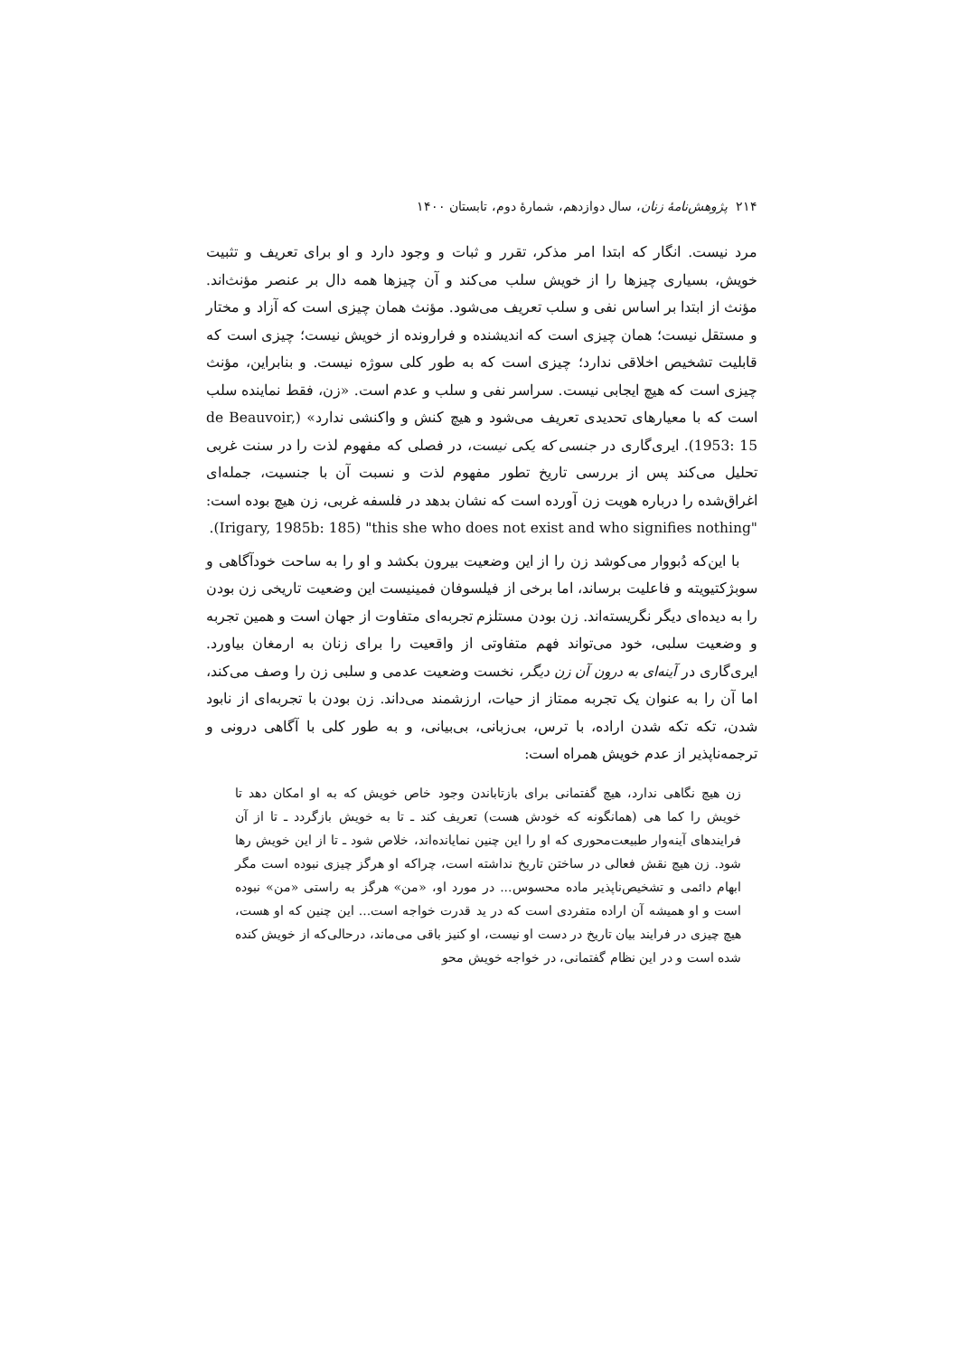۲۱۴ پژوهش‌نامهٔ زنان، سال دوازدهم، شمارهٔ دوم، تابستان ۱۴۰۰
مرد نیست. انگار که ابتدا امر مذکر، تقرر و ثبات و وجود دارد و او برای تعریف و تثبیت خویش، بسیاری چیزها را از خویش سلب می‌کند و آن چیزها همه دال بر عنصر مؤنث‌اند. مؤنث از ابتدا بر اساس نفی و سلب تعریف می‌شود. مؤنث همان چیزی است که آزاد و مختار و مستقل نیست؛ همان چیزی است که اندیشنده و فرارونده از خویش نیست؛ چیزی است که قابلیت تشخیص اخلاقی ندارد؛ چیزی است که به طور کلی سوژه نیست. و بنابراین، مؤنث چیزی است که هیچ ایجابی نیست. سراسر نفی و سلب و عدم است. «زن، فقط نماینده سلب است که با معیارهای تحدیدی تعریف می‌شود و هیچ کنش و واکنشی ندارد» (de Beauvoir, 1953: 15). ایری‌گاری در جنسی که یکی نیست، در فصلی که مفهوم لذت را در سنت غربی تحلیل می‌کند پس از بررسی تاریخ تطور مفهوم لذت و نسبت آن با جنسیت، جمله‌ای اغراق‌شده را درباره هویت زن آورده است که نشان بدهد در فلسفه غربی، زن هیچ بوده است: "this she who does not exist and who signifies nothing" (Irigary, 1985b: 185).
با این‌که دُبووار می‌کوشد زن را از این وضعیت بیرون بکشد و او را به ساحت خودآگاهی و سوبژکتیویته و فاعلیت برساند، اما برخی از فیلسوفان فمینیست این وضعیت تاریخی زن بودن را به دیده‌ای دیگر نگریسته‌اند. زن بودن مستلزم تجربه‌ای متفاوت از جهان است و همین تجربه و وضعیت سلبی، خود می‌تواند فهم متفاوتی از واقعیت را برای زنان به ارمغان بیاورد. ایری‌گاری در آینه‌ای به درون آن زن دیگر، نخست وضعیت عدمی و سلبی زن را وصف می‌کند، اما آن را به عنوان یک تجربه ممتاز از حیات، ارزشمند می‌داند. زن بودن با تجربه‌ای از نابود شدن، تکه تکه شدن اراده، با ترس، بی‌زبانی، بی‌بیانی، و به طور کلی با آگاهی درونی و ترجمه‌ناپذیر از عدم خویش همراه است:
زن هیچ نگاهی ندارد، هیچ گفتمانی برای بازتاباندن وجود خاص خویش که به او امکان دهد تا خویش را کما هی (همانگونه که خودش هست) تعریف کند ـ تا به خویش بازگردد ـ تا از آن فرایندهای آینه‌وار طبیعت‌محوری که او را این چنین نمایانده‌اند، خلاص شود ـ تا از این خویش رها شود. زن هیچ نقش فعالی در ساختن تاریخ نداشته است، چراکه او هرگز چیزی نبوده است مگر ابهام دائمی و تشخیص‌ناپذیر ماده محسوس... در مورد او، «من» هرگز به راستی «من» نبوده است و او همیشه آن اراده متفردی است که در ید قدرت خواجه است... این چنین که او هست، هیچ چیزی در فرایند بیان تاریخ در دست او نیست، او کنیز باقی می‌ماند، درحالی‌که از خویش کنده شده است و در این نظام گفتمانی، در خواجه خویش محو